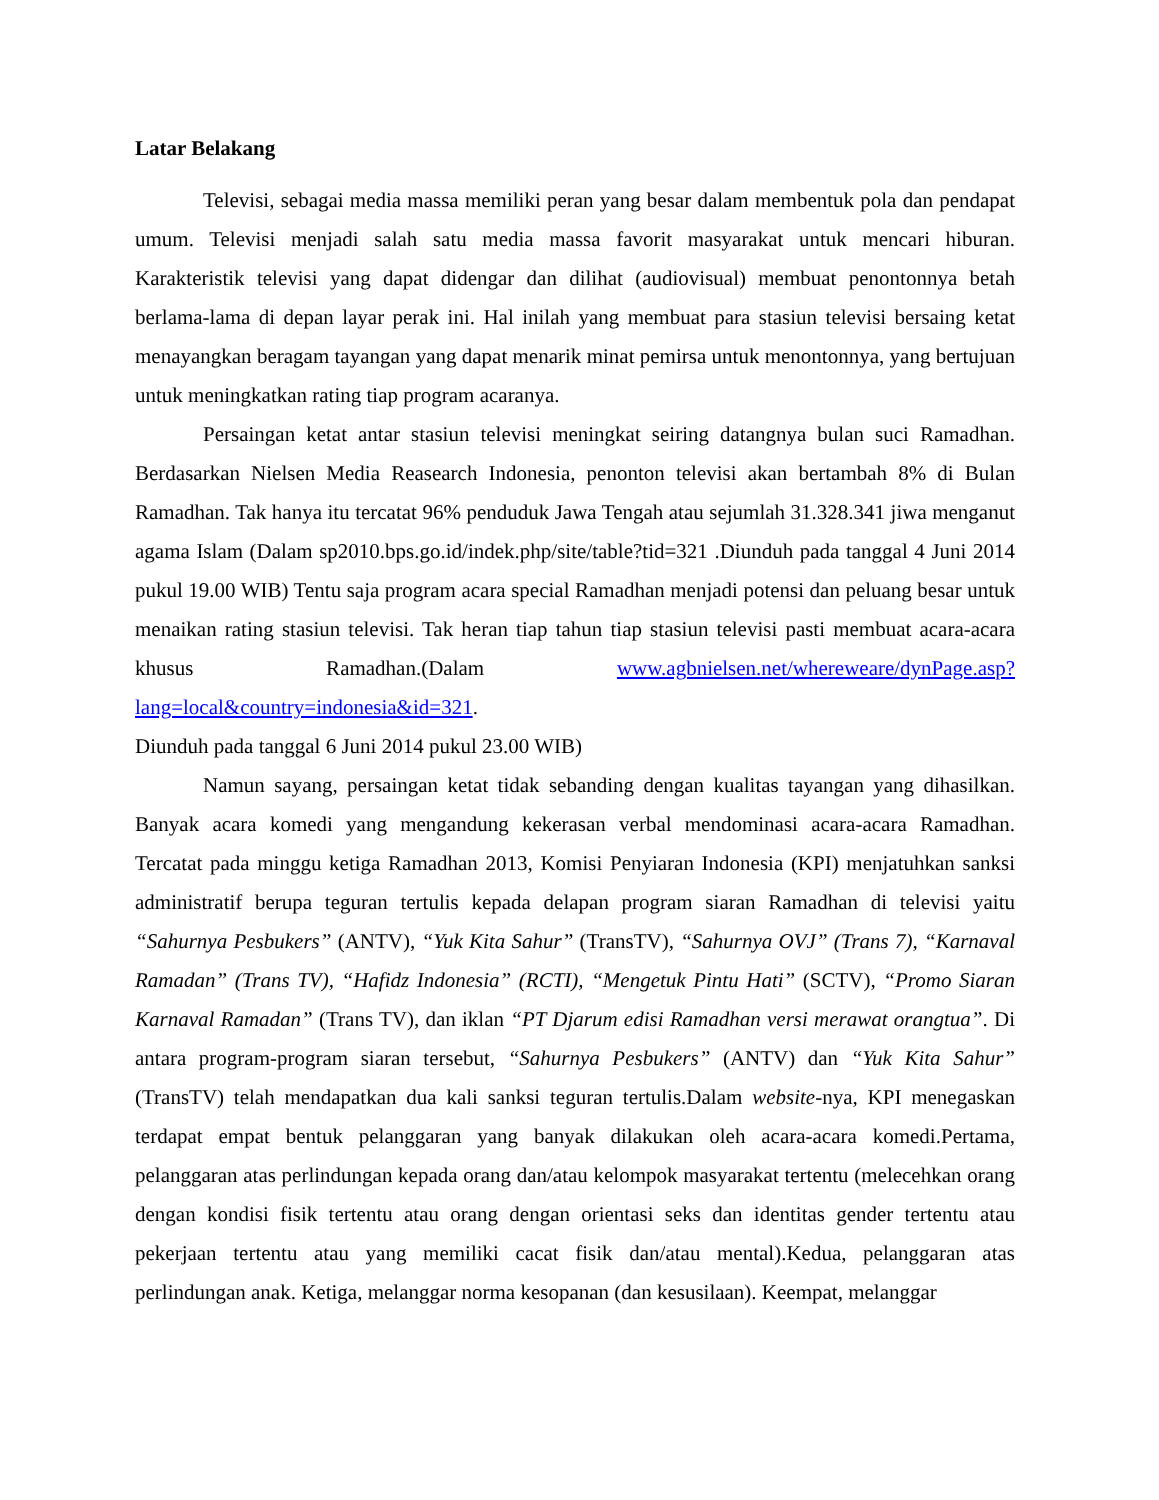Latar Belakang
Televisi, sebagai media massa memiliki peran yang besar dalam membentuk pola dan pendapat umum. Televisi menjadi salah satu media massa favorit masyarakat untuk mencari hiburan. Karakteristik televisi yang dapat didengar dan dilihat (audiovisual) membuat penontonnya betah berlama-lama di depan layar perak ini. Hal inilah yang membuat para stasiun televisi bersaing ketat menayangkan beragam tayangan yang dapat menarik minat pemirsa untuk menontonnya, yang bertujuan untuk meningkatkan rating tiap program acaranya.
Persaingan ketat antar stasiun televisi meningkat seiring datangnya bulan suci Ramadhan. Berdasarkan Nielsen Media Reasearch Indonesia, penonton televisi akan bertambah 8% di Bulan Ramadhan. Tak hanya itu tercatat 96% penduduk Jawa Tengah atau sejumlah 31.328.341 jiwa menganut agama Islam (Dalam sp2010.bps.go.id/indek.php/site/table?tid=321 .Diunduh pada tanggal 4 Juni 2014 pukul 19.00 WIB) Tentu saja program acara special Ramadhan menjadi potensi dan peluang besar untuk menaikan rating stasiun televisi. Tak heran tiap tahun tiap stasiun televisi pasti membuat acara-acara khusus Ramadhan.(Dalam www.agbnielsen.net/whereweare/dynPage.asp?lang=local&country=indonesia&id=321.
Diunduh pada tanggal 6 Juni 2014 pukul 23.00 WIB)
Namun sayang, persaingan ketat tidak sebanding dengan kualitas tayangan yang dihasilkan. Banyak acara komedi yang mengandung kekerasan verbal mendominasi acara-acara Ramadhan. Tercatat pada minggu ketiga Ramadhan 2013, Komisi Penyiaran Indonesia (KPI) menjatuhkan sanksi administratif berupa teguran tertulis kepada delapan program siaran Ramadhan di televisi yaitu “Sahurnya Pesbukers” (ANTV), “Yuk Kita Sahur” (TransTV), “Sahurnya OVJ” (Trans 7), “Karnaval Ramadan” (Trans TV), “Hafidz Indonesia” (RCTI), “Mengetuk Pintu Hati” (SCTV), “Promo Siaran Karnaval Ramadan” (Trans TV), dan iklan “PT Djarum edisi Ramadhan versi merawat orangtua”. Di antara program-program siaran tersebut, “Sahurnya Pesbukers” (ANTV) dan “Yuk Kita Sahur” (TransTV) telah mendapatkan dua kali sanksi teguran tertulis.Dalam website-nya, KPI menegaskan terdapat empat bentuk pelanggaran yang banyak dilakukan oleh acara-acara komedi.Pertama, pelanggaran atas perlindungan kepada orang dan/atau kelompok masyarakat tertentu (melecehkan orang dengan kondisi fisik tertentu atau orang dengan orientasi seks dan identitas gender tertentu atau pekerjaan tertentu atau yang memiliki cacat fisik dan/atau mental).Kedua, pelanggaran atas perlindungan anak. Ketiga, melanggar norma kesopanan (dan kesusilaan). Keempat, melanggar